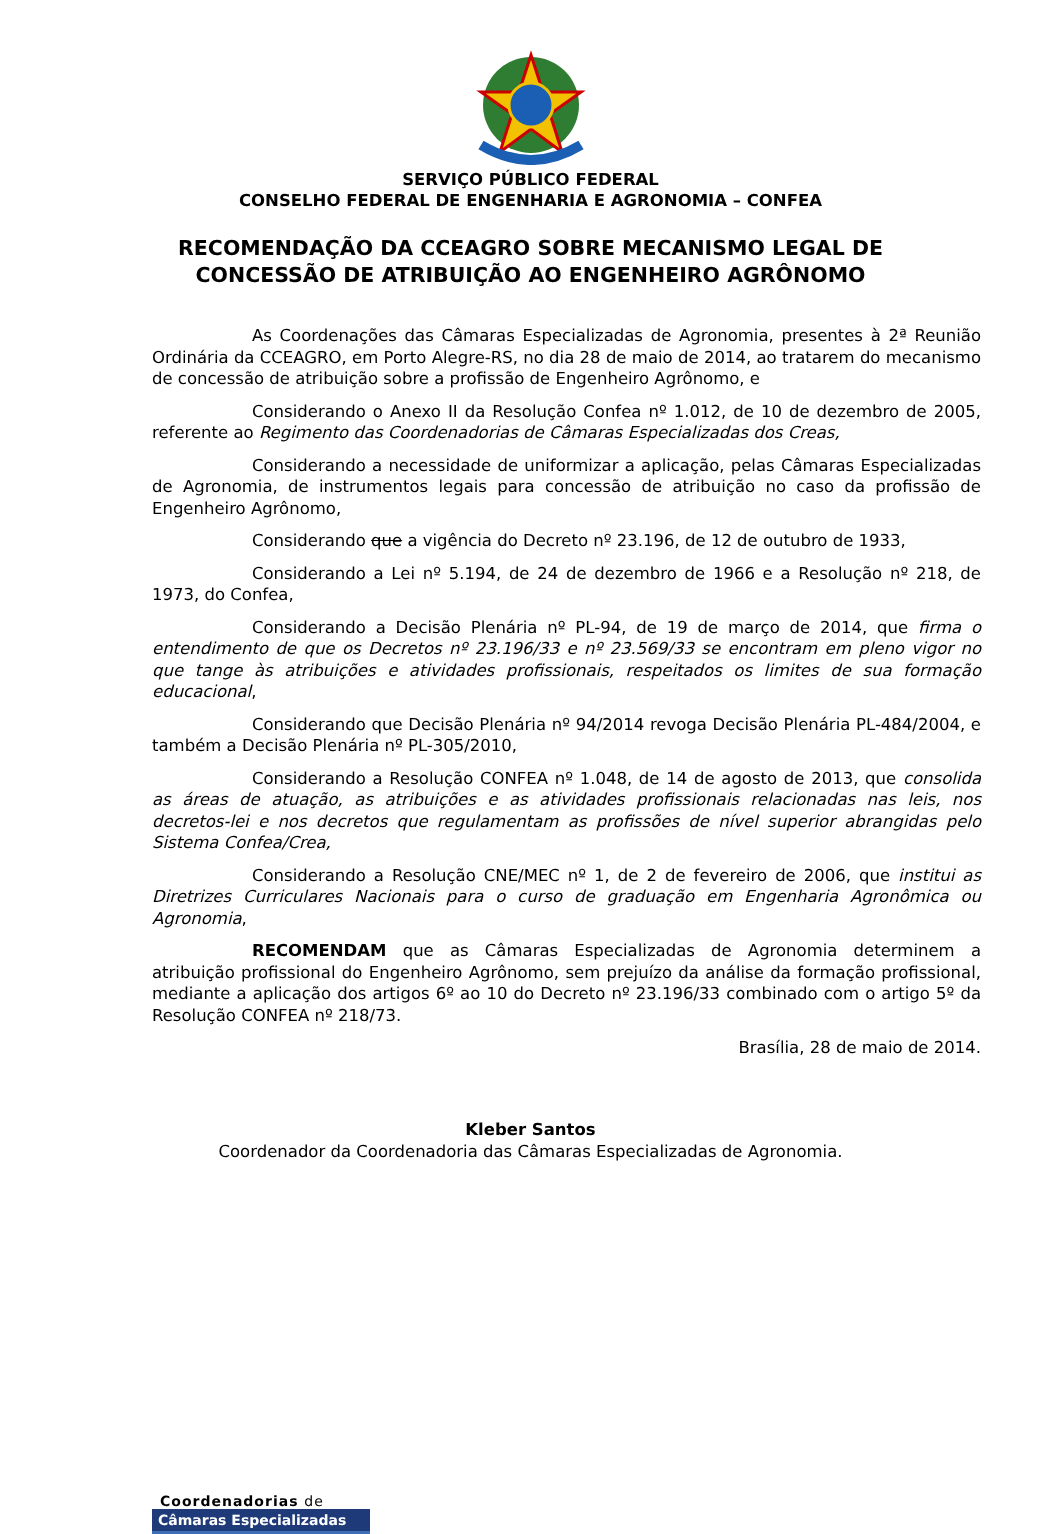SERVIÇO PÚBLICO FEDERAL
CONSELHO FEDERAL DE ENGENHARIA E AGRONOMIA – CONFEA
RECOMENDAÇÃO DA CCEAGRO SOBRE MECANISMO LEGAL DE
CONCESSÃO DE ATRIBUIÇÃO AO ENGENHEIRO AGRÔNOMO
As Coordenações das Câmaras Especializadas de Agronomia, presentes à 2ª Reunião Ordinária da CCEAGRO, em Porto Alegre-RS, no dia 28 de maio de 2014, ao tratarem do mecanismo de concessão de atribuição sobre a profissão de Engenheiro Agrônomo, e
Considerando o Anexo II da Resolução Confea nº 1.012, de 10 de dezembro de 2005, referente ao Regimento das Coordenadorias de Câmaras Especializadas dos Creas,
Considerando a necessidade de uniformizar a aplicação, pelas Câmaras Especializadas de Agronomia, de instrumentos legais para concessão de atribuição no caso da profissão de Engenheiro Agrônomo,
Considerando que a vigência do Decreto nº 23.196, de 12 de outubro de 1933,
Considerando a Lei nº 5.194, de 24 de dezembro de 1966 e a Resolução nº 218, de 1973, do Confea,
Considerando a Decisão Plenária nº PL-94, de 19 de março de 2014, que firma o entendimento de que os Decretos nº 23.196/33 e nº 23.569/33 se encontram em pleno vigor no que tange às atribuições e atividades profissionais, respeitados os limites de sua formação educacional,
Considerando que Decisão Plenária nº 94/2014 revoga Decisão Plenária PL-484/2004, e também a Decisão Plenária nº PL-305/2010,
Considerando a Resolução CONFEA nº 1.048, de 14 de agosto de 2013, que consolida as áreas de atuação, as atribuições e as atividades profissionais relacionadas nas leis, nos decretos-lei e nos decretos que regulamentam as profissões de nível superior abrangidas pelo Sistema Confea/Crea,
Considerando a Resolução CNE/MEC nº 1, de 2 de fevereiro de 2006, que institui as Diretrizes Curriculares Nacionais para o curso de graduação em Engenharia Agronômica ou Agronomia,
RECOMENDAM que as Câmaras Especializadas de Agronomia determinem a atribuição profissional do Engenheiro Agrônomo, sem prejuízo da análise da formação profissional, mediante a aplicação dos artigos 6º ao 10 do Decreto nº 23.196/33 combinado com o artigo 5º da Resolução CONFEA nº 218/73.
Brasília, 28 de maio de 2014.
Kleber Santos
Coordenador da Coordenadoria das Câmaras Especializadas de Agronomia.
Coordenadorias de
Câmaras Especializadas